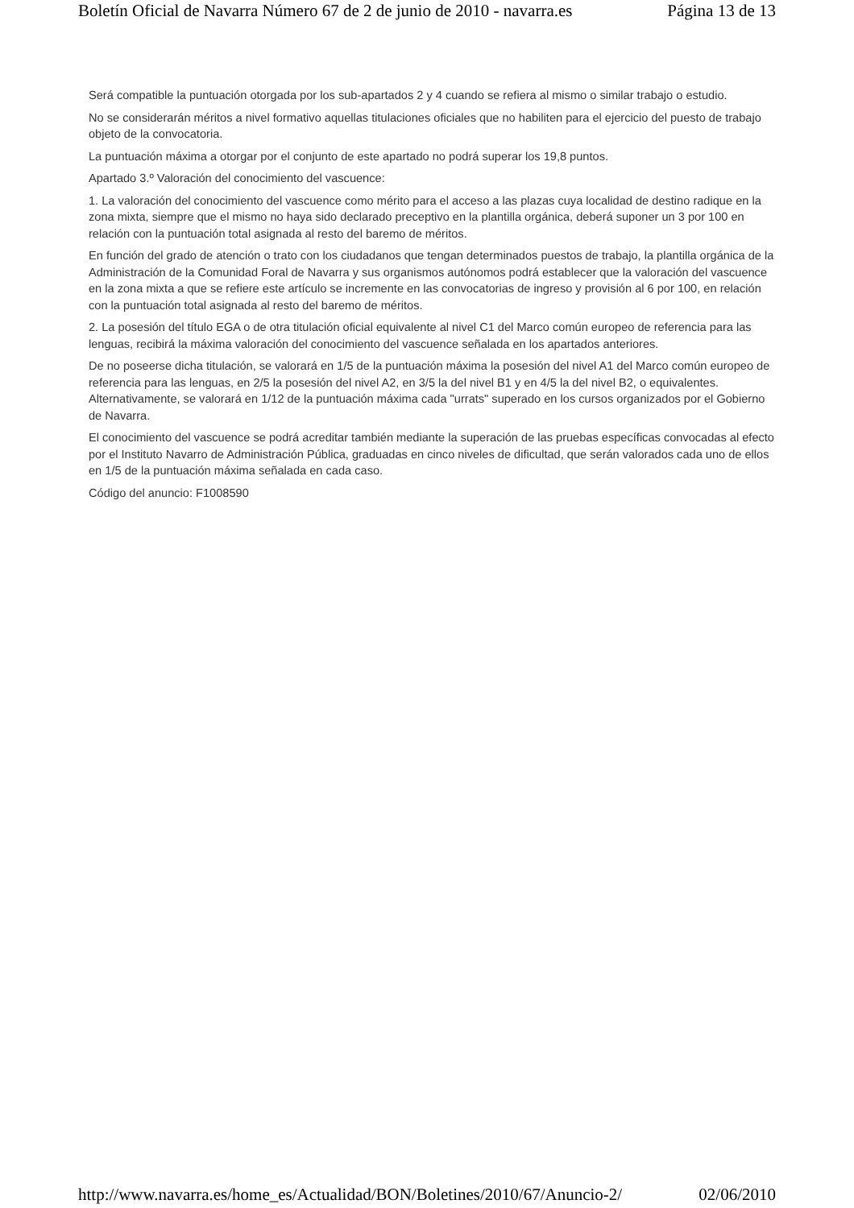Boletín Oficial de Navarra Número 67 de 2 de junio de 2010 - navarra.es Página 13 de 13
Será compatible la puntuación otorgada por los sub-apartados 2 y 4 cuando se refiera al mismo o similar trabajo o estudio.
No se considerarán méritos a nivel formativo aquellas titulaciones oficiales que no habiliten para el ejercicio del puesto de trabajo objeto de la convocatoria.
La puntuación máxima a otorgar por el conjunto de este apartado no podrá superar los 19,8 puntos.
Apartado 3.º Valoración del conocimiento del vascuence:
1. La valoración del conocimiento del vascuence como mérito para el acceso a las plazas cuya localidad de destino radique en la zona mixta, siempre que el mismo no haya sido declarado preceptivo en la plantilla orgánica, deberá suponer un 3 por 100 en relación con la puntuación total asignada al resto del baremo de méritos.
En función del grado de atención o trato con los ciudadanos que tengan determinados puestos de trabajo, la plantilla orgánica de la Administración de la Comunidad Foral de Navarra y sus organismos autónomos podrá establecer que la valoración del vascuence en la zona mixta a que se refiere este artículo se incremente en las convocatorias de ingreso y provisión al 6 por 100, en relación con la puntuación total asignada al resto del baremo de méritos.
2. La posesión del título EGA o de otra titulación oficial equivalente al nivel C1 del Marco común europeo de referencia para las lenguas, recibirá la máxima valoración del conocimiento del vascuence señalada en los apartados anteriores.
De no poseerse dicha titulación, se valorará en 1/5 de la puntuación máxima la posesión del nivel A1 del Marco común europeo de referencia para las lenguas, en 2/5 la posesión del nivel A2, en 3/5 la del nivel B1 y en 4/5 la del nivel B2, o equivalentes. Alternativamente, se valorará en 1/12 de la puntuación máxima cada "urrats" superado en los cursos organizados por el Gobierno de Navarra.
El conocimiento del vascuence se podrá acreditar también mediante la superación de las pruebas específicas convocadas al efecto por el Instituto Navarro de Administración Pública, graduadas en cinco niveles de dificultad, que serán valorados cada uno de ellos en 1/5 de la puntuación máxima señalada en cada caso.
Código del anuncio: F1008590
http://www.navarra.es/home_es/Actualidad/BON/Boletines/2010/67/Anuncio-2/ 02/06/2010